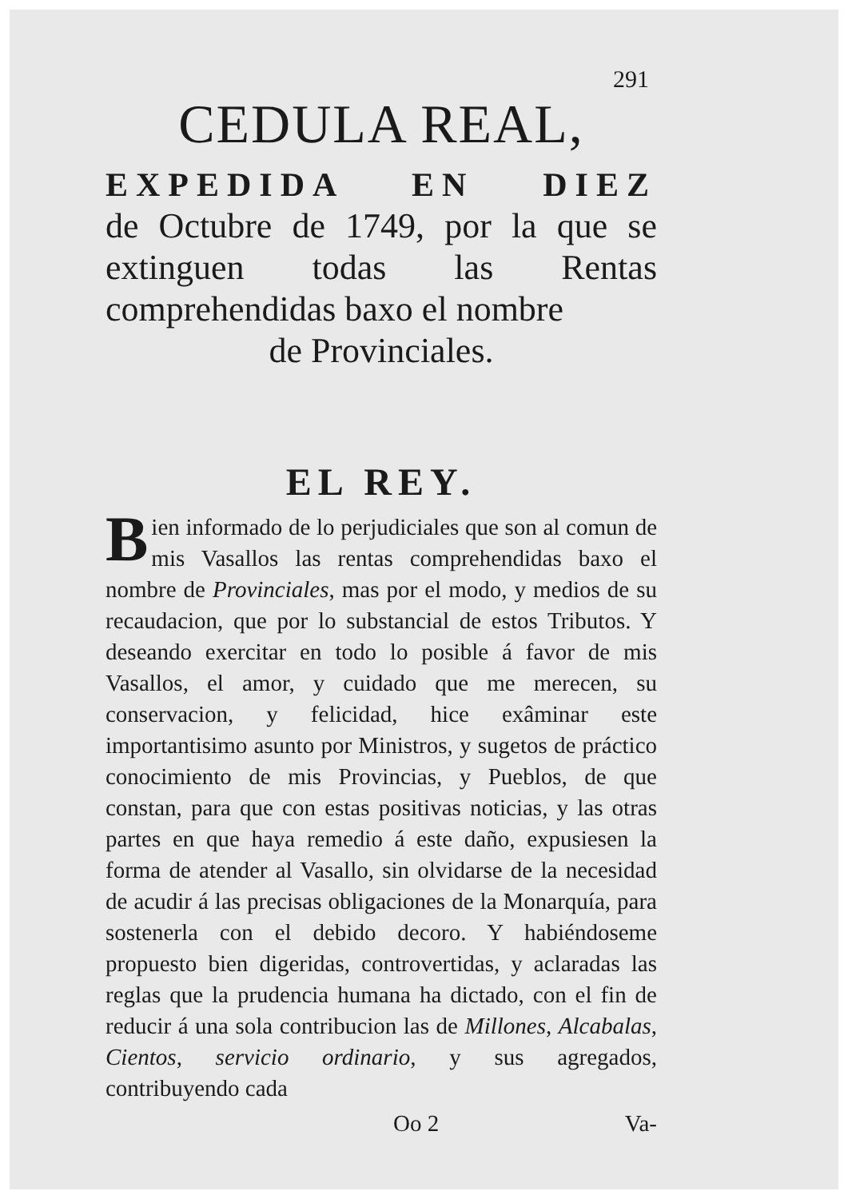291
CEDULA REAL,
EXPEDIDA EN DIEZ
de Octubre de 1749, por la que se extinguen todas las Rentas comprehendidas baxo el nombre
de Provinciales.
EL REY.
Bien informado de lo perjudiciales que son al comun de mis Vasallos las rentas comprehendidas baxo el nombre de Provinciales, mas por el modo, y medios de su recaudacion, que por lo substancial de estos Tributos. Y deseando exercitar en todo lo posible á favor de mis Vasallos, el amor, y cuidado que me merecen, su conservacion, y felicidad, hice exâminar este importantisimo asunto por Ministros, y sugetos de práctico conocimiento de mis Provincias, y Pueblos, de que constan, para que con estas positivas noticias, y las otras partes en que haya remedio á este daño, expusiesen la forma de atender al Vasallo, sin olvidarse de la necesidad de acudir á las precisas obligaciones de la Monarquía, para sostenerla con el debido decoro. Y habiéndoseme propuesto bien digeridas, controvertidas, y aclaradas las reglas que la prudencia humana ha dictado, con el fin de reducir á una sola contribucion las de Millones, Alcabalas, Cientos, servicio ordinario, y sus agregados, contribuyendo cada
Oo 2 Va-